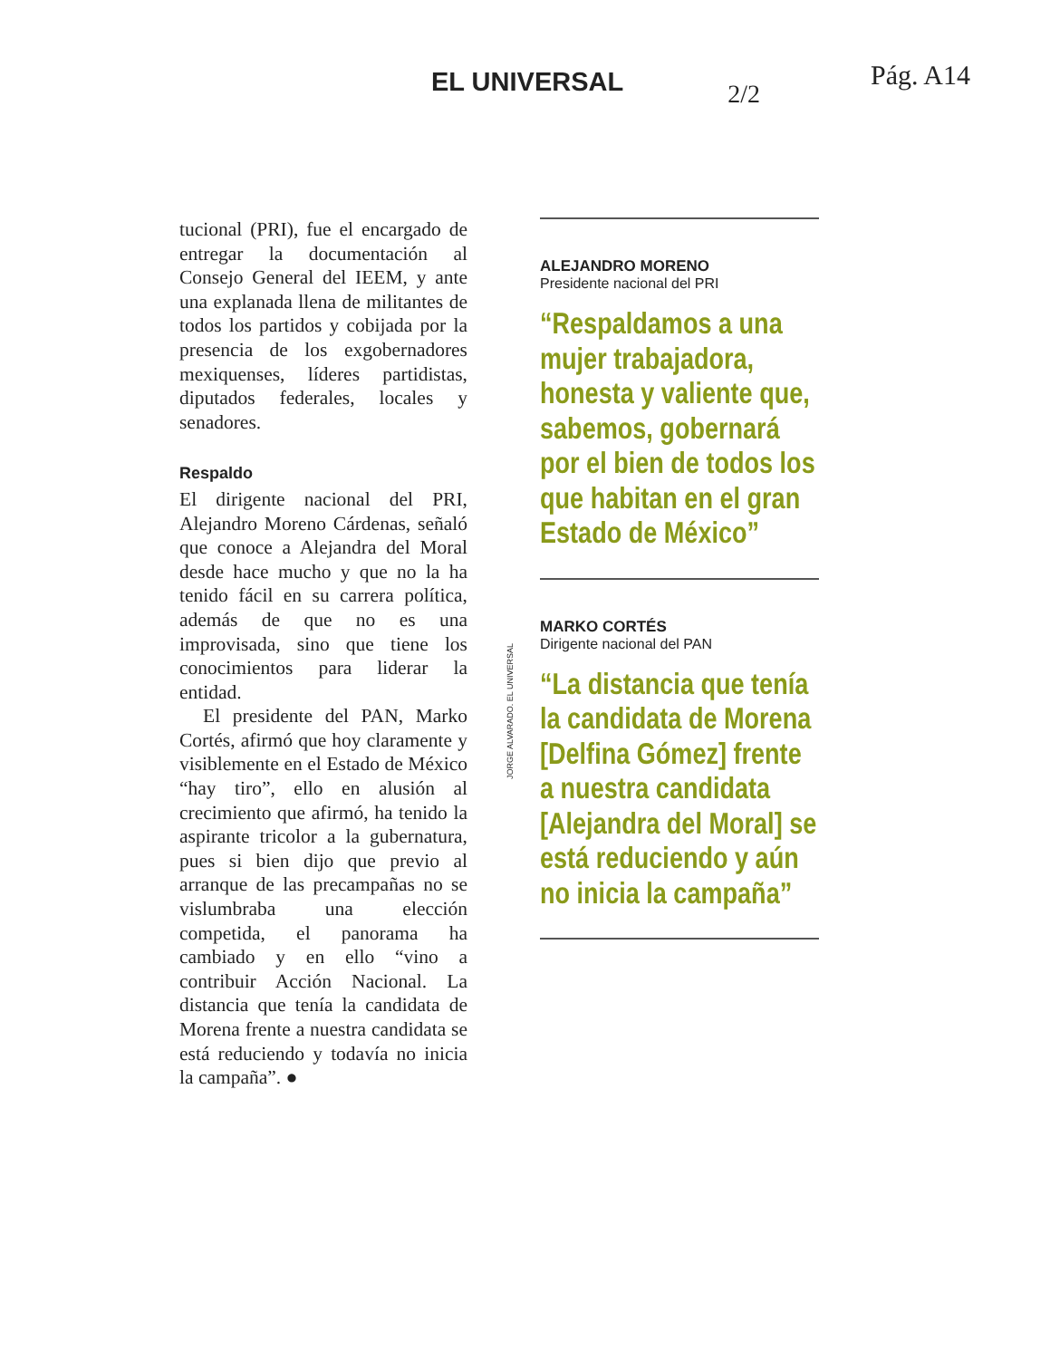EL UNIVERSAL
2/2
Pág. A14
tucional (PRI), fue el encargado de entregar la documentación al Consejo General del IEEM, y ante una explanada llena de militantes de todos los partidos y cobijada por la presencia de los exgobernadores mexiquenses, líderes partidistas, diputados federales, locales y senadores.
Respaldo
El dirigente nacional del PRI, Alejandro Moreno Cárdenas, señaló que conoce a Alejandra del Moral desde hace mucho y que no la ha tenido fácil en su carrera política, además de que no es una improvisada, sino que tiene los conocimientos para liderar la entidad.
El presidente del PAN, Marko Cortés, afirmó que hoy claramente y visiblemente en el Estado de México “hay tiro”, ello en alusión al crecimiento que afirmó, ha tenido la aspirante tricolor a la gubernatura, pues si bien dijo que previo al arranque de las precampañas no se vislumbraba una elección competida, el panorama ha cambiado y en ello “vino a contribuir Acción Nacional. La distancia que tenía la candidata de Morena frente a nuestra candidata se está reduciendo y todavía no inicia la campaña”. ●
JORGE ALVARADO. EL UNIVERSAL
ALEJANDRO MORENO
Presidente nacional del PRI
“Respaldamos a una mujer trabajadora, honesta y valiente que, sabemos, gobernará por el bien de todos los que habitan en el gran Estado de México”
MARKO CORTÉS
Dirigente nacional del PAN
“La distancia que tenía la candidata de Morena [Delfina Gómez] frente a nuestra candidata [Alejandra del Moral] se está reduciendo y aún no inicia la campaña”